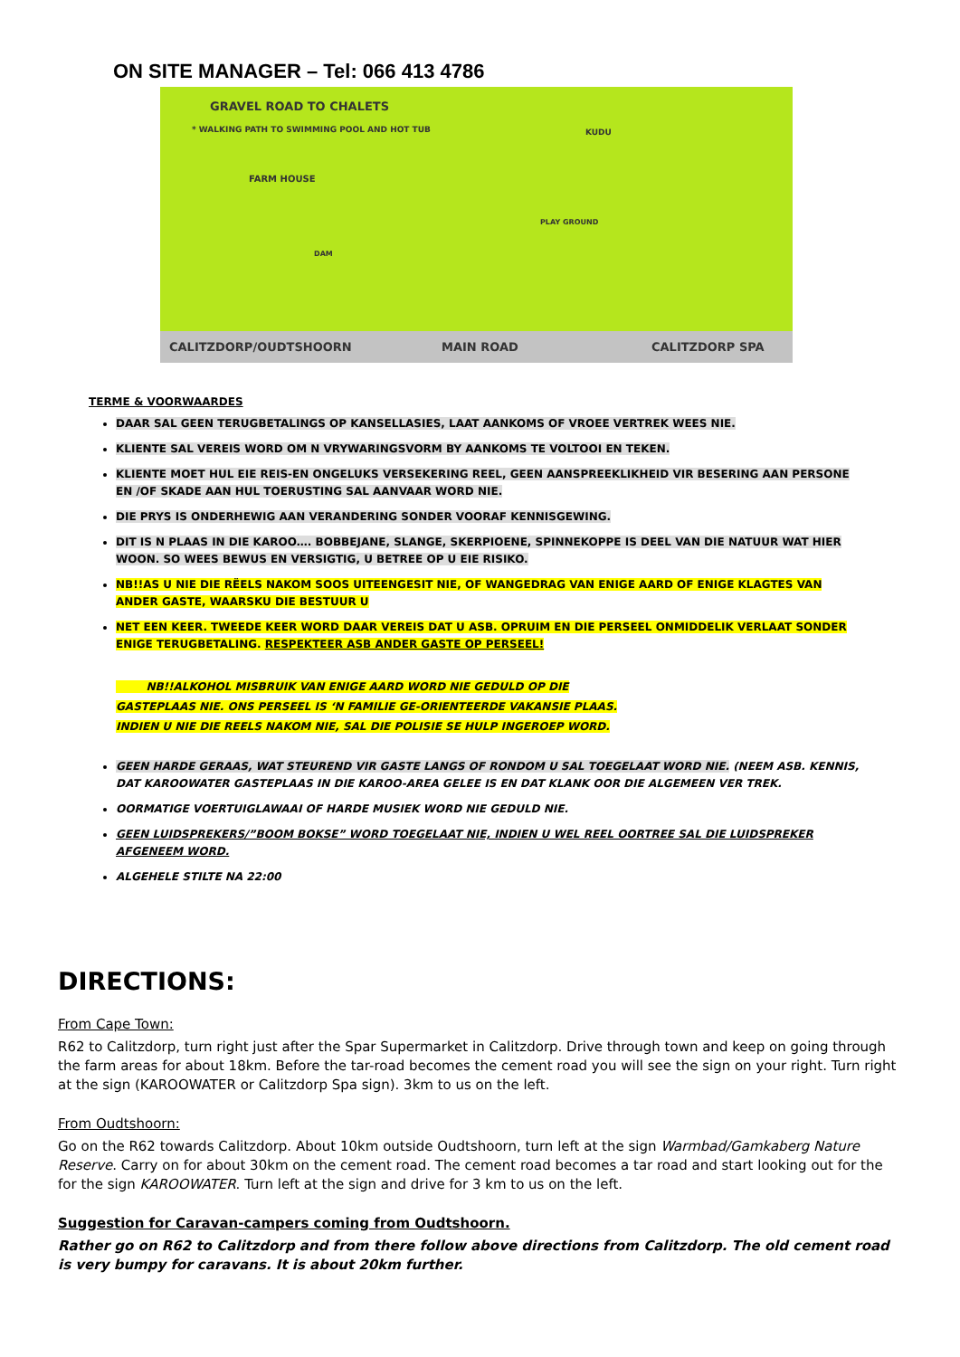ON SITE MANAGER – Tel: 066 413 4786
GRAVEL ROAD TO CHALETS
* WALKING PATH TO SWIMMING POOL AND HOT TUB
FARM HOUSE
DAM
PLAY GROUND
KUDU
CALITZDORP/OUDTSHOORN MAIN ROAD CALITZDORP SPA
TERME & VOORWAARDES
DAAR SAL GEEN TERUGBETALINGS OP KANSELLASIES, LAAT AANKOMS OF VROEE VERTREK WEES NIE.
KLIENTE SAL VEREIS WORD OM N VRYWARINGSVORM BY AANKOMS TE VOLTOOI EN TEKEN.
KLIENTE MOET HUL EIE REIS-EN ONGELUKS VERSEKERING REEL, GEEN AANSPREEKLIKHEID VIR BESERING AAN PERSONE EN /OF SKADE AAN HUL TOERUSTING SAL AANVAAR WORD NIE.
DIE PRYS IS ONDERHEWIG AAN VERANDERING SONDER VOORAF KENNISGEWING.
DIT IS N PLAAS IN DIE KAROO…. BOBBEJANE, SLANGE, SKERPIOENE, SPINNEKOPPE IS DEEL VAN DIE NATUUR WAT HIER WOON. SO WEES BEWUS EN VERSIGTIG, U BETREE OP U EIE RISIKO.
NB!!AS U NIE DIE RËELS NAKOM SOOS UITEENGESIT NIE, OF WANGEDRAG VAN ENIGE AARD OF ENIGE KLAGTES VAN ANDER GASTE, WAARSKU DIE BESTUUR U
NET EEN KEER. TWEEDE KEER WORD DAAR VEREIS DAT U ASB. OPRUIM EN DIE PERSEEL ONMIDDELIK VERLAAT SONDER ENIGE TERUGBETALING. RESPEKTEER ASB ANDER GASTE OP PERSEEL!
NB!!ALKOHOL MISBRUIK VAN ENIGE AARD WORD NIE GEDULD OP DIE
GASTEPLAAS NIE. ONS PERSEEL IS ‘N FAMILIE GE-ORIENTEERDE VAKANSIE PLAAS.
INDIEN U NIE DIE REELS NAKOM NIE, SAL DIE POLISIE SE HULP INGEROEP WORD.
GEEN HARDE GERAAS, WAT STEUREND VIR GASTE LANGS OF RONDOM U SAL TOEGELAAT WORD NIE. (NEEM ASB. KENNIS, DAT KAROOWATER GASTEPLAAS IN DIE KAROO-AREA GELEE IS EN DAT KLANK OOR DIE ALGEMEEN VER TREK.
OORMATIGE VOERTUIGLAWAAI OF HARDE MUSIEK WORD NIE GEDULD NIE.
GEEN LUIDSPREKERS/”BOOM BOKSE” WORD TOEGELAAT NIE, INDIEN U WEL REEL OORTREE SAL DIE LUIDSPREKER AFGENEEM WORD.
ALGEHELE STILTE NA 22:00
DIRECTIONS:
From Cape Town:
R62 to Calitzdorp, turn right just after the Spar Supermarket in Calitzdorp. Drive through town and keep on going through the farm areas for about 18km. Before the tar-road becomes the cement road you will see the sign on your right. Turn right at the sign (KAROOWATER or Calitzdorp Spa sign). 3km to us on the left.
From Oudtshoorn:
Go on the R62 towards Calitzdorp. About 10km outside Oudtshoorn, turn left at the sign Warmbad/Gamkaberg Nature Reserve. Carry on for about 30km on the cement road. The cement road becomes a tar road and start looking out for the for the sign KAROOWATER. Turn left at the sign and drive for 3 km to us on the left.
Suggestion for Caravan-campers coming from Oudtshoorn.
Rather go on R62 to Calitzdorp and from there follow above directions from Calitzdorp. The old cement road is very bumpy for caravans. It is about 20km further.